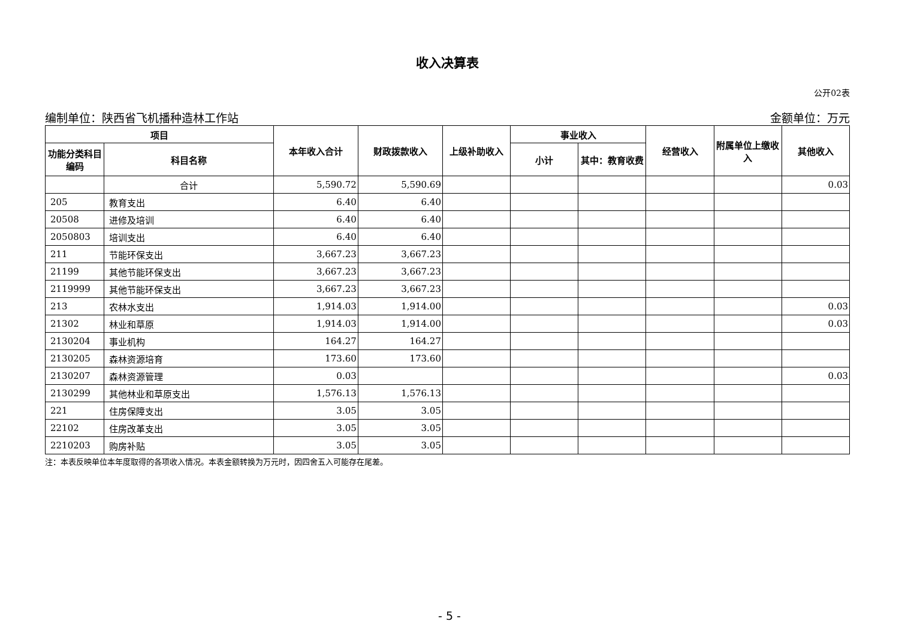收入决算表
公开02表
编制单位：陕西省飞机播种造林工作站 金额单位：万元
| 项目 | | 本年收入合计 | 财政拨款收入 | 上级补助收入 | 事业收入 | | 经营收入 | 附属单位上缴收入 | 其他收入 |
| --- | --- | --- | --- | --- | --- | --- | --- | --- | --- |
| 功能分类科目编码 | 科目名称 | | | | 小计 | 其中：教育收费 | | | |
| | 合计 | 5,590.72 | 5,590.69 | | | | | | 0.03 |
| 205 | 教育支出 | 6.40 | 6.40 | | | | | | |
| 20508 | 进修及培训 | 6.40 | 6.40 | | | | | | |
| 2050803 | 培训支出 | 6.40 | 6.40 | | | | | | |
| 211 | 节能环保支出 | 3,667.23 | 3,667.23 | | | | | | |
| 21199 | 其他节能环保支出 | 3,667.23 | 3,667.23 | | | | | | |
| 2119999 | 其他节能环保支出 | 3,667.23 | 3,667.23 | | | | | | |
| 213 | 农林水支出 | 1,914.03 | 1,914.00 | | | | | | 0.03 |
| 21302 | 林业和草原 | 1,914.03 | 1,914.00 | | | | | | 0.03 |
| 2130204 | 事业机构 | 164.27 | 164.27 | | | | | | |
| 2130205 | 森林资源培育 | 173.60 | 173.60 | | | | | | |
| 2130207 | 森林资源管理 | 0.03 | | | | | | | 0.03 |
| 2130299 | 其他林业和草原支出 | 1,576.13 | 1,576.13 | | | | | | |
| 221 | 住房保障支出 | 3.05 | 3.05 | | | | | | |
| 22102 | 住房改革支出 | 3.05 | 3.05 | | | | | | |
| 2210203 | 购房补贴 | 3.05 | 3.05 | | | | | | |
注：本表反映单位本年度取得的各项收入情况。本表金额转换为万元时，因四舍五入可能存在尾差。
- 5 -